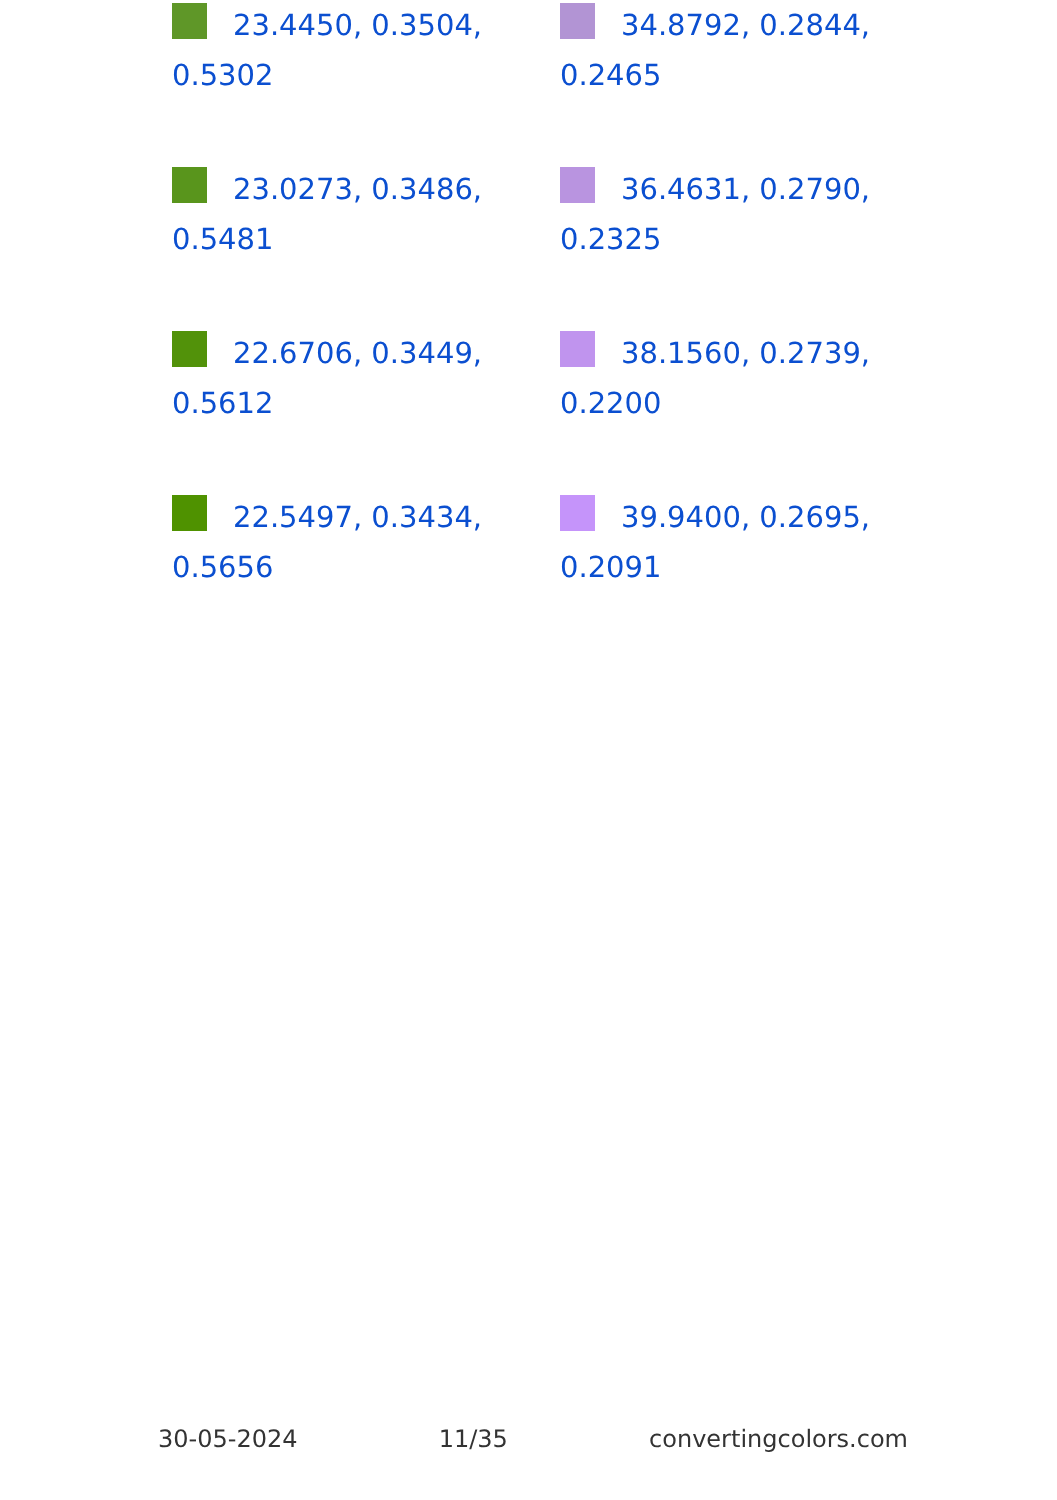23.4450, 0.3504, 0.5302
34.8792, 0.2844, 0.2465
23.0273, 0.3486, 0.5481
36.4631, 0.2790, 0.2325
22.6706, 0.3449, 0.5612
38.1560, 0.2739, 0.2200
22.5497, 0.3434, 0.5656
39.9400, 0.2695, 0.2091
30-05-2024 11/35 convertingcolors.com